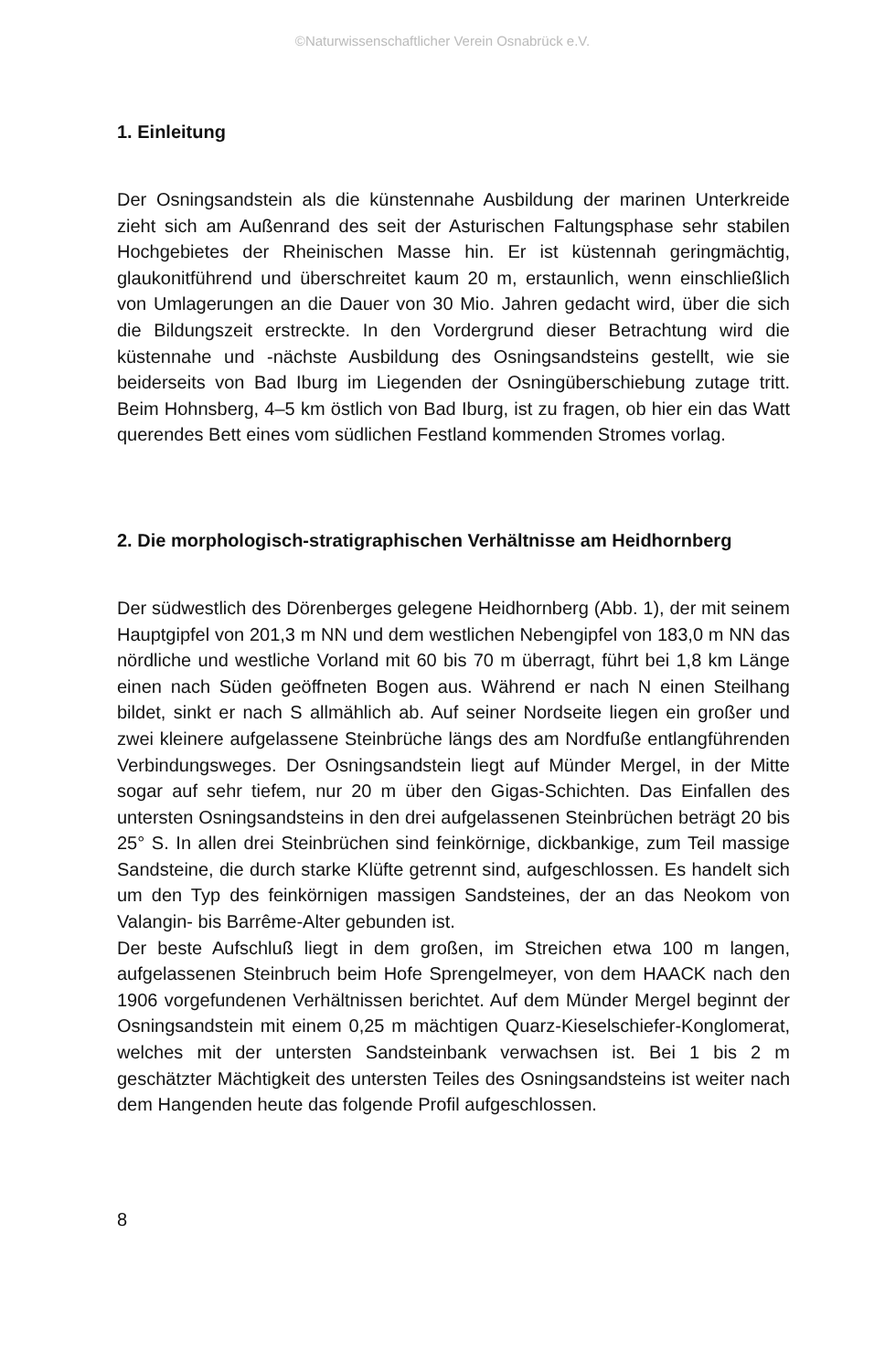©Naturwissenschaftlicher Verein Osnabrück e.V.
1. Einleitung
Der Osningsandstein als die künstennahe Ausbildung der marinen Unterkreide zieht sich am Außenrand des seit der Asturischen Faltungsphase sehr stabilen Hochgebietes der Rheinischen Masse hin. Er ist küstennah geringmächtig, glaukonitführend und überschreitet kaum 20 m, erstaunlich, wenn einschließlich von Umlagerungen an die Dauer von 30 Mio. Jahren gedacht wird, über die sich die Bildungszeit erstreckte. In den Vordergrund dieser Betrachtung wird die küstennahe und -nächste Ausbildung des Osningsandsteins gestellt, wie sie beiderseits von Bad Iburg im Liegenden der Osningüberschiebung zutage tritt. Beim Hohnsberg, 4–5 km östlich von Bad Iburg, ist zu fragen, ob hier ein das Watt querendes Bett eines vom südlichen Festland kommenden Stromes vorlag.
2. Die morphologisch-stratigraphischen Verhältnisse am Heidhornberg
Der südwestlich des Dörenberges gelegene Heidhornberg (Abb. 1), der mit seinem Hauptgipfel von 201,3 m NN und dem westlichen Nebengipfel von 183,0 m NN das nördliche und westliche Vorland mit 60 bis 70 m überragt, führt bei 1,8 km Länge einen nach Süden geöffneten Bogen aus. Während er nach N einen Steilhang bildet, sinkt er nach S allmählich ab. Auf seiner Nordseite liegen ein großer und zwei kleinere aufgelassene Steinbrüche längs des am Nordfuße entlangführenden Verbindungsweges. Der Osningsandstein liegt auf Münder Mergel, in der Mitte sogar auf sehr tiefem, nur 20 m über den Gigas-Schichten. Das Einfallen des untersten Osningsandsteins in den drei aufgelassenen Steinbrüchen beträgt 20 bis 25° S. In allen drei Steinbrüchen sind feinkörnige, dickbankige, zum Teil massige Sandsteine, die durch starke Klüfte getrennt sind, aufgeschlossen. Es handelt sich um den Typ des feinkörnigen massigen Sandsteines, der an das Neokom von Valangin- bis Barrême-Alter gebunden ist.
Der beste Aufschluß liegt in dem großen, im Streichen etwa 100 m langen, aufgelassenen Steinbruch beim Hofe Sprengelmeyer, von dem HAACK nach den 1906 vorgefundenen Verhältnissen berichtet. Auf dem Münder Mergel beginnt der Osningsandstein mit einem 0,25 m mächtigen Quarz-Kieselschiefer-Konglomerat, welches mit der untersten Sandsteinbank verwachsen ist. Bei 1 bis 2 m geschätzter Mächtigkeit des untersten Teiles des Osningsandsteins ist weiter nach dem Hangenden heute das folgende Profil aufgeschlossen.
8